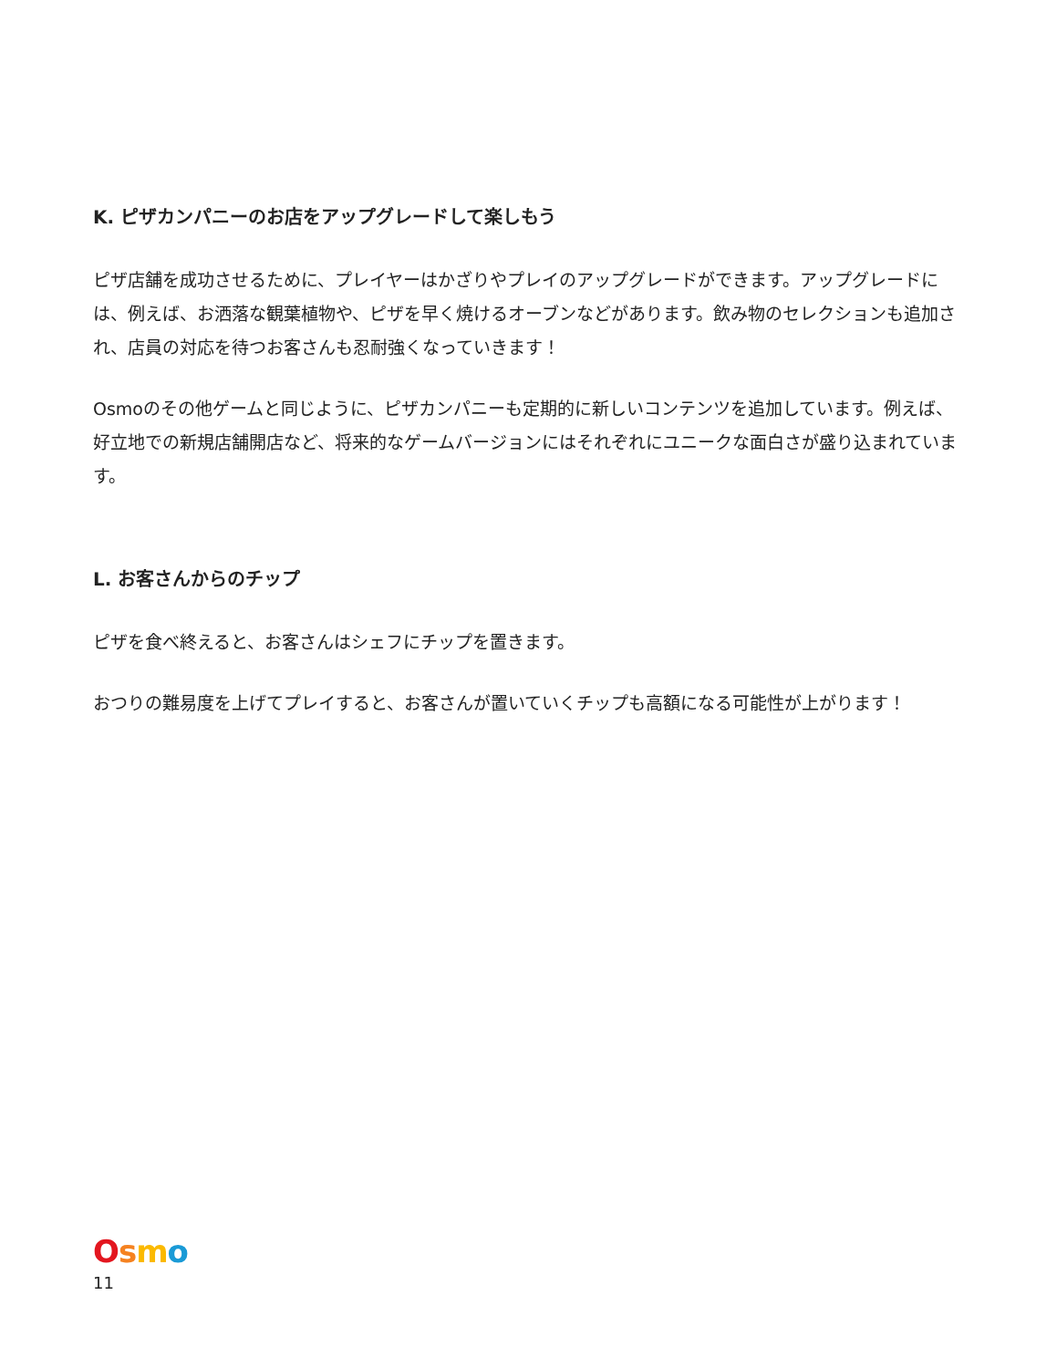K. ピザカンパニーのお店をアップグレードして楽しもう
ピザ店舗を成功させるために、プレイヤーはかざりやプレイのアップグレードができます。アップグレードには、例えば、お洒落な観葉植物や、ピザを早く焼けるオーブンなどがあります。飲み物のセレクションも追加され、店員の対応を待つお客さんも忍耐強くなっていきます！
Osmoのその他ゲームと同じように、ピザカンパニーも定期的に新しいコンテンツを追加しています。例えば、好立地での新規店舗開店など、将来的なゲームバージョンにはそれぞれにユニークな面白さが盛り込まれています。
L. お客さんからのチップ
ピザを食べ終えると、お客さんはシェフにチップを置きます。
おつりの難易度を上げてプレイすると、お客さんが置いていくチップも高額になる可能性が上がります！
Osmo
11